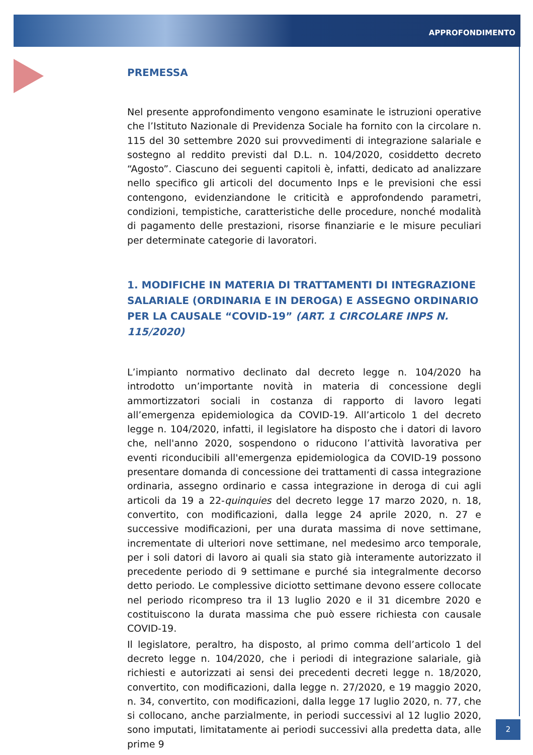APPROFONDIMENTO
PREMESSA
Nel presente approfondimento vengono esaminate le istruzioni operative che l’Istituto Nazionale di Previdenza Sociale ha fornito con la circolare n. 115 del 30 settembre 2020 sui provvedimenti di integrazione salariale e sostegno al reddito previsti dal D.L. n. 104/2020, cosiddetto decreto “Agosto”. Ciascuno dei seguenti capitoli è, infatti, dedicato ad analizzare nello specifico gli articoli del documento Inps e le previsioni che essi contengono, evidenziandone le criticità e approfondendo parametri, condizioni, tempistiche, caratteristiche delle procedure, nonché modalità di pagamento delle prestazioni, risorse finanziarie e le misure peculiari per determinate categorie di lavoratori.
1. MODIFICHE IN MATERIA DI TRATTAMENTI DI INTEGRAZIONE SALARIALE (ORDINARIA E IN DEROGA) E ASSEGNO ORDINARIO PER LA CAUSALE “COVID-19” (ART. 1 CIRCOLARE INPS N. 115/2020)
L’impianto normativo declinato dal decreto legge n. 104/2020 ha introdotto un’importante novità in materia di concessione degli ammortizzatori sociali in costanza di rapporto di lavoro legati all’emergenza epidemiologica da COVID-19. All’articolo 1 del decreto legge n. 104/2020, infatti, il legislatore ha disposto che i datori di lavoro che, nell'anno 2020, sospendono o riducono l’attività lavorativa per eventi riconducibili all'emergenza epidemiologica da COVID-19 possono presentare domanda di concessione dei trattamenti di cassa integrazione ordinaria, assegno ordinario e cassa integrazione in deroga di cui agli articoli da 19 a 22-quinquies del decreto legge 17 marzo 2020, n. 18, convertito, con modificazioni, dalla legge 24 aprile 2020, n. 27 e successive modificazioni, per una durata massima di nove settimane, incrementate di ulteriori nove settimane, nel medesimo arco temporale, per i soli datori di lavoro ai quali sia stato già interamente autorizzato il precedente periodo di 9 settimane e purché sia integralmente decorso detto periodo. Le complessive diciotto settimane devono essere collocate nel periodo ricompreso tra il 13 luglio 2020 e il 31 dicembre 2020 e costituiscono la durata massima che può essere richiesta con causale COVID-19.
Il legislatore, peraltro, ha disposto, al primo comma dell’articolo 1 del decreto legge n. 104/2020, che i periodi di integrazione salariale, già richiesti e autorizzati ai sensi dei precedenti decreti legge n. 18/2020, convertito, con modificazioni, dalla legge n. 27/2020, e 19 maggio 2020, n. 34, convertito, con modificazioni, dalla legge 17 luglio 2020, n. 77, che si collocano, anche parzialmente, in periodi successivi al 12 luglio 2020, sono imputati, limitatamente ai periodi successivi alla predetta data, alle prime 9
2